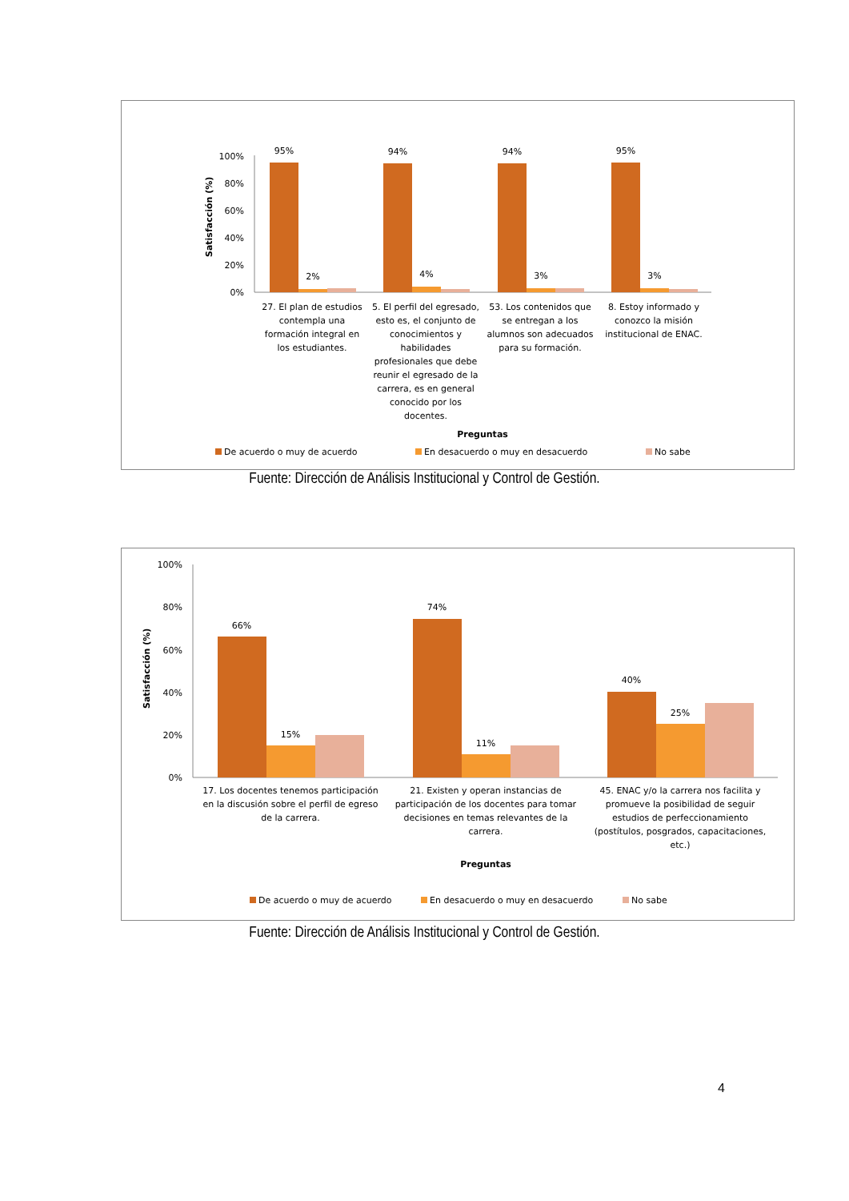Satisfacción (%)
100%
80%
60%
40%
20%
0%
95%
94%
94%
95%
2%
4%
3%
3%
27. El plan de estudios
contempla una
formación integral en
los estudiantes.
5. El perfil del egresado,
esto es, el conjunto de
conocimientos y
habilidades
profesionales que debe
reunir el egresado de la
carrera, es en general
conocido por los
docentes.
53. Los contenidos que
se entregan a los
alumnos son adecuados
para su formación.
8. Estoy informado y
conozco la misión
institucional de ENAC.
Preguntas
De acuerdo o muy de acuerdo
En desacuerdo o muy en desacuerdo
No sabe
Fuente: Dirección de Análisis Institucional y Control de Gestión.
Satisfacción (%)
100%
80%
60%
40%
20%
0%
66%
74%
40%
15%
11%
25%
17. Los docentes tenemos participación
en la discusión sobre el perfil de egreso
de la carrera.
21. Existen y operan instancias de
participación de los docentes para tomar
decisiones en temas relevantes de la
carrera.
45. ENAC y/o la carrera nos facilita y
promueve la posibilidad de seguir
estudios de perfeccionamiento
(postítulos, posgrados, capacitaciones,
etc.)
Preguntas
De acuerdo o muy de acuerdo
En desacuerdo o muy en desacuerdo
No sabe
Fuente: Dirección de Análisis Institucional y Control de Gestión.
4